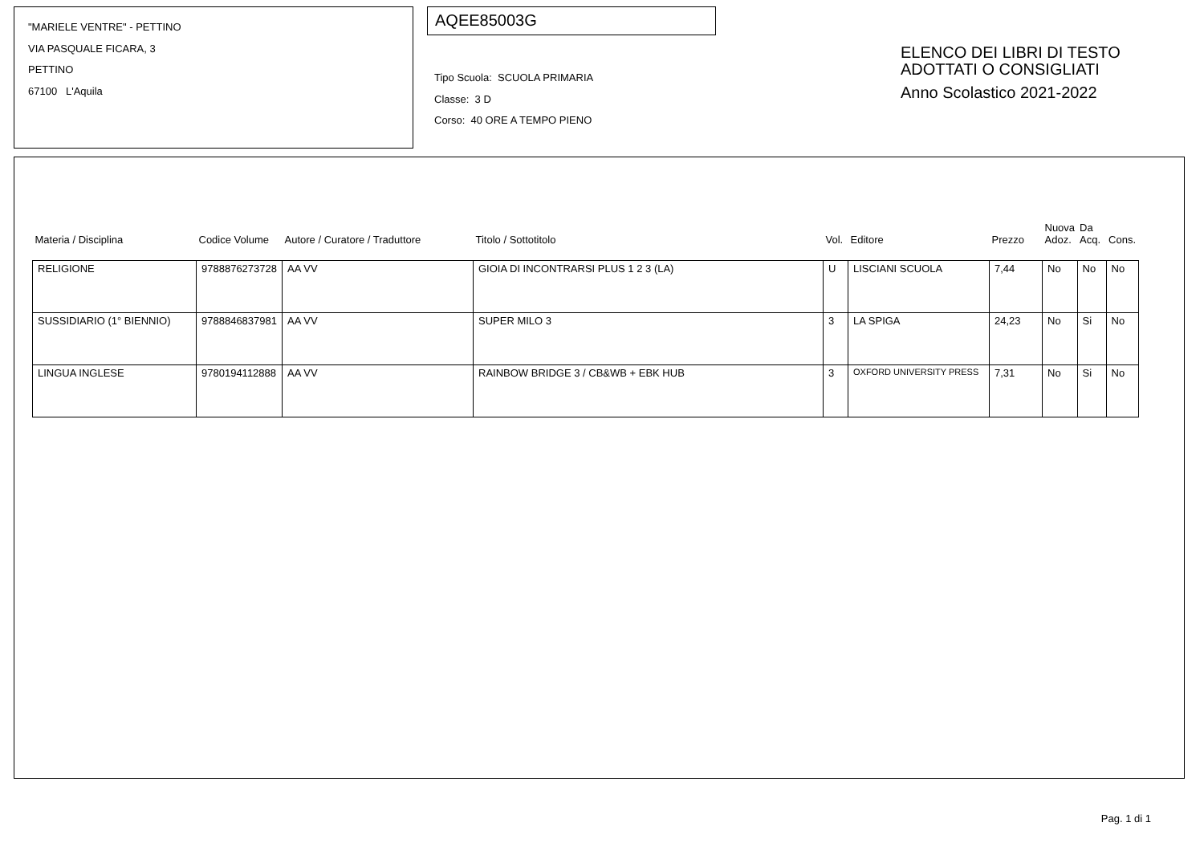"MARIELE VENTRE" - PETTINO
VIA PASQUALE FICARA, 3
PETTINO
67100 L'Aquila
AQEE85003G
Tipo Scuola: SCUOLA PRIMARIA
Classe: 3 D
Corso: 40 ORE A TEMPO PIENO
ELENCO DEI LIBRI DI TESTO
ADOTTATI O CONSIGLIATI
Anno Scolastico 2021-2022
| Materia / Disciplina | Codice Volume | Autore / Curatore / Traduttore | Titolo / Sottotitolo | Vol. | Editore | Prezzo | Nuova Adoz. | Da Acq. | Cons. |
| --- | --- | --- | --- | --- | --- | --- | --- | --- | --- |
| RELIGIONE | 9788876273728 | AA VV | GIOIA DI INCONTRARSI PLUS 1 2 3 (LA) | U | LISCIANI SCUOLA | 7,44 | No | No | No |
| SUSSIDIARIO (1° BIENNIO) | 9788846837981 | AA VV | SUPER MILO 3 | 3 | LA SPIGA | 24,23 | No | Si | No |
| LINGUA INGLESE | 9780194112888 | AA VV | RAINBOW BRIDGE 3 / CB&WB + EBK HUB | 3 | OXFORD UNIVERSITY PRESS | 7,31 | No | Si | No |
Pag. 1 di 1